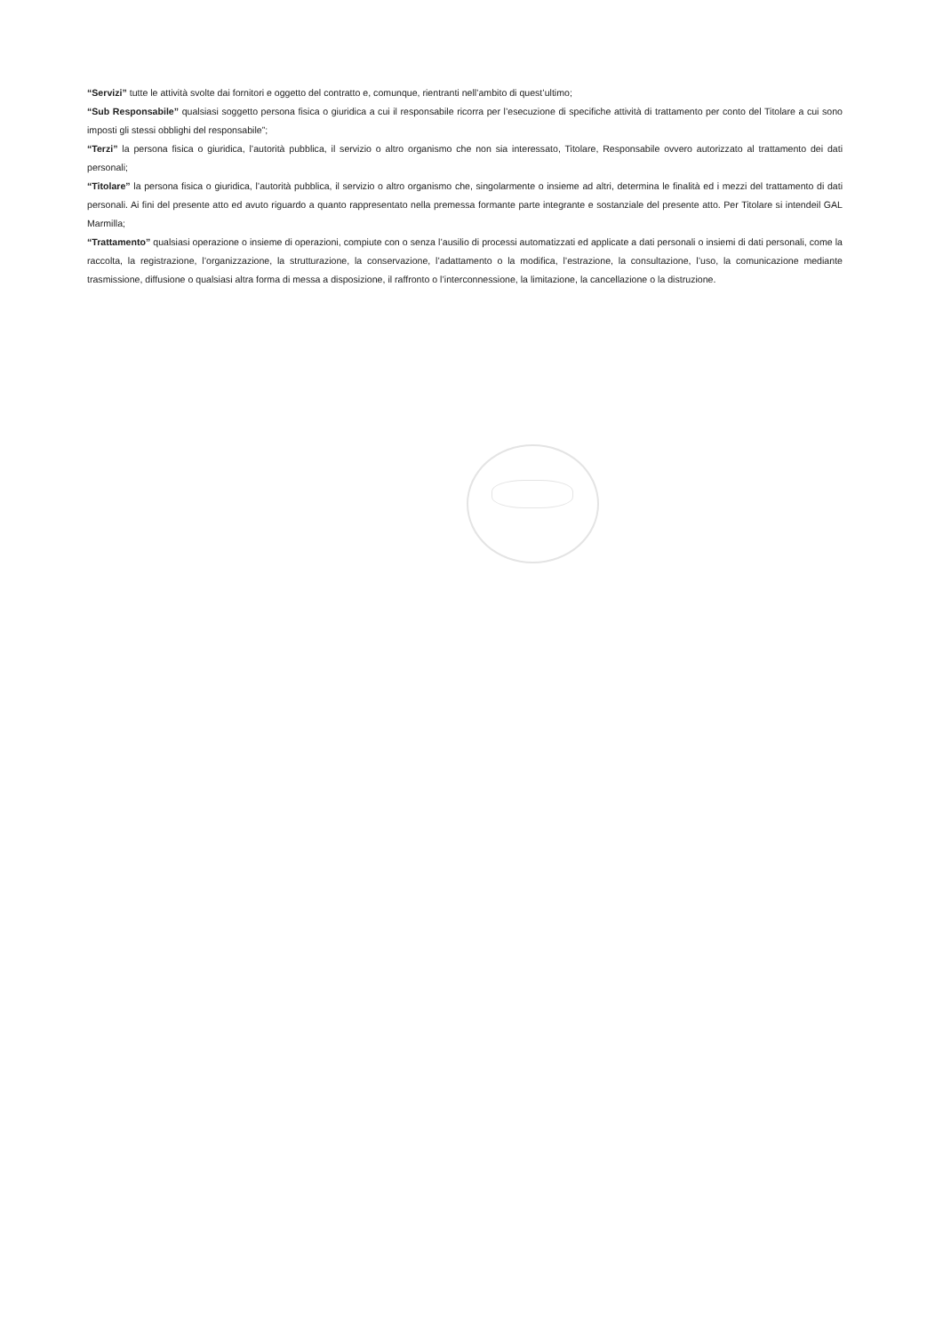“Servizi” tutte le attività svolte dai fornitori e oggetto del contratto e, comunque, rientranti nell’ambito di quest’ultimo;
“Sub Responsabile” qualsiasi soggetto persona fisica o giuridica a cui il responsabile ricorra per l’esecuzione di specifiche attività di trattamento per conto del Titolare a cui sono imposti gli stessi obblighi del responsabile”;
“Terzi” la persona fisica o giuridica, l’autorità pubblica, il servizio o altro organismo che non sia interessato, Titolare, Responsabile ovvero autorizzato al trattamento dei dati personali;
“Titolare” la persona fisica o giuridica, l’autorità pubblica, il servizio o altro organismo che, singolarmente o insieme ad altri, determina le finalità ed i mezzi del trattamento di dati personali. Ai fini del presente atto ed avuto riguardo a quanto rappresentato nella premessa formante parte integrante e sostanziale del presente atto. Per Titolare si intendeil GAL Marmilla;
“Trattamento” qualsiasi operazione o insieme di operazioni, compiute con o senza l’ausilio di processi automatizzati ed applicate a dati personali o insiemi di dati personali, come la raccolta, la registrazione, l’organizzazione, la strutturazione, la conservazione, l’adattamento o la modifica, l’estrazione, la consultazione, l’uso, la comunicazione mediante trasmissione, diffusione o qualsiasi altra forma di messa a disposizione, il raffronto o l’interconnessione, la limitazione, la cancellazione o la distruzione.